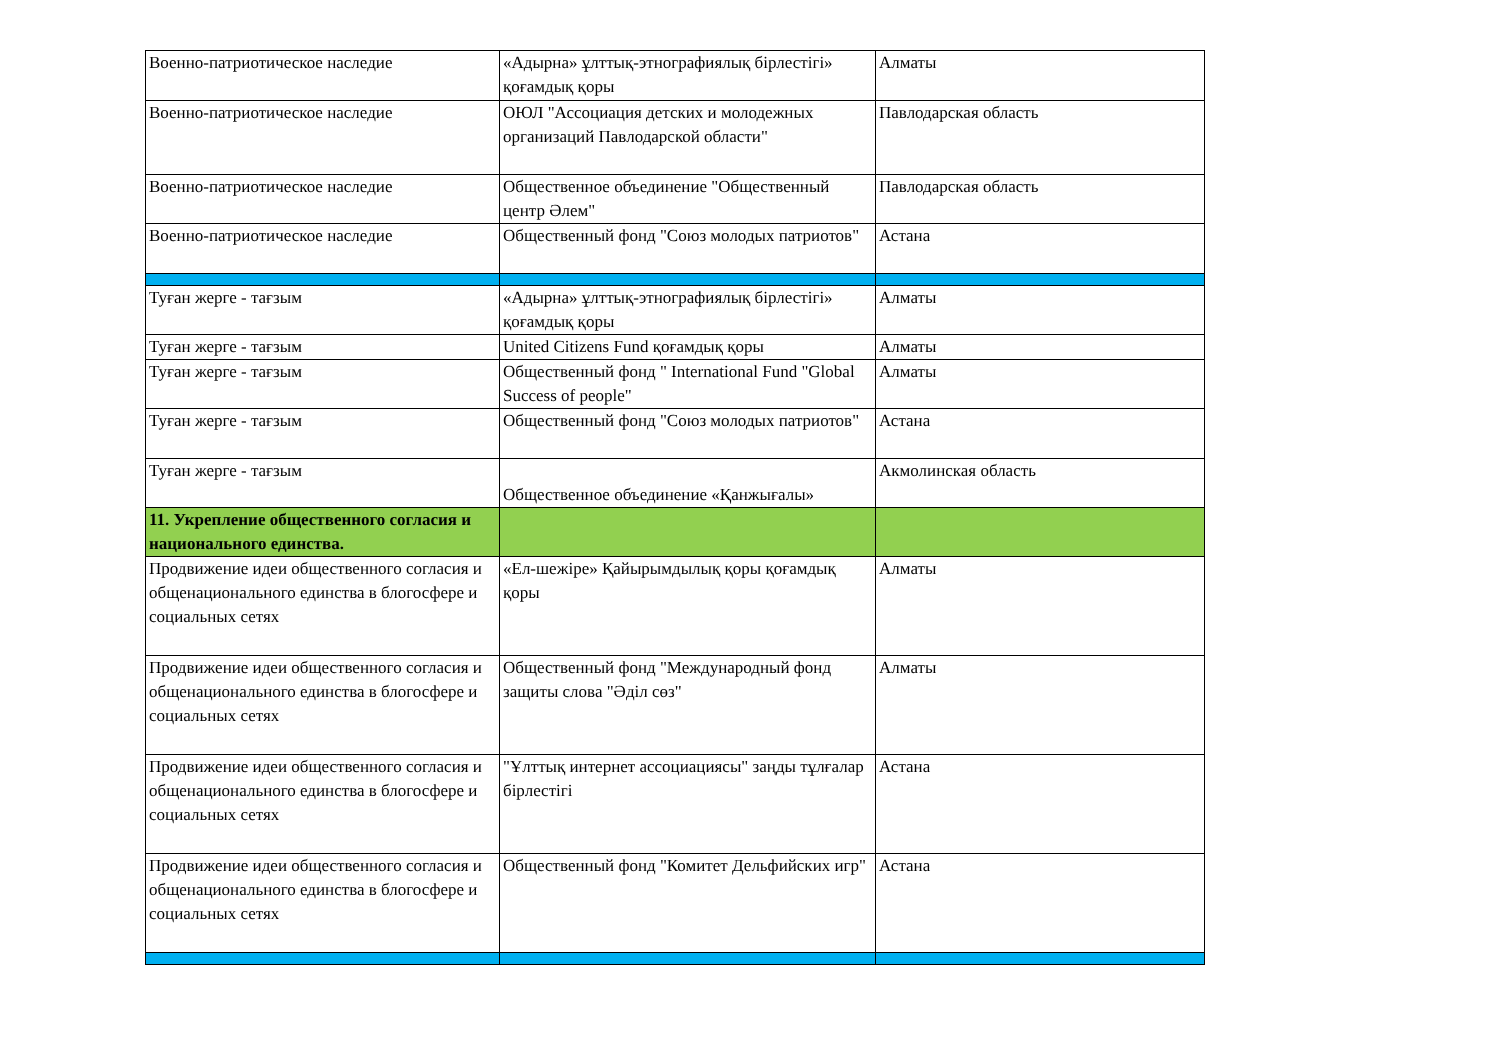| Военно-патриотическое наследие | «Адырна» ұлттық-этнографиялық бірлестігі» қоғамдық қоры | Алматы |
| Военно-патриотическое наследие | ОЮЛ "Ассоциация детских и молодежных организаций Павлодарской области" | Павлодарская область |
| Военно-патриотическое наследие | Общественное объединение "Общественный центр Әлем" | Павлодарская область |
| Военно-патриотическое наследие | Общественный фонд "Союз молодых патриотов" | Астана |
| Туған жерге - тағзым | «Адырна» ұлттық-этнографиялық бірлестігі» қоғамдық қоры | Алматы |
| Туған жерге - тағзым | United Citizens Fund қоғамдық қоры | Алматы |
| Туған жерге - тағзым | Общественный фонд " International Fund "Global Success of people" | Алматы |
| Туған жерге - тағзым | Общественный фонд "Союз молодых патриотов" | Астана |
| Туған жерге - тағзым | Общественное объединение «Қанжығалы» | Акмолинская область |
| 11. Укрепление общественного согласия и национального единства. | | |
| Продвижение идеи общественного согласия и общенационального единства в блогосфере и социальных сетях | «Ел-шежіре» Қайырымдылық қоры қоғамдық қоры | Алматы |
| Продвижение идеи общественного согласия и общенационального единства в блогосфере и социальных сетях | Общественный фонд "Международный фонд защиты слова "Әділ сөз" | Алматы |
| Продвижение идеи общественного согласия и общенационального единства в блогосфере и социальных сетях | "Ұлттық интернет ассоциациясы" заңды тұлғалар бірлестігі | Астана |
| Продвижение идеи общественного согласия и общенационального единства в блогосфере и социальных сетях | Общественный фонд "Комитет Дельфийских игр" | Астана |